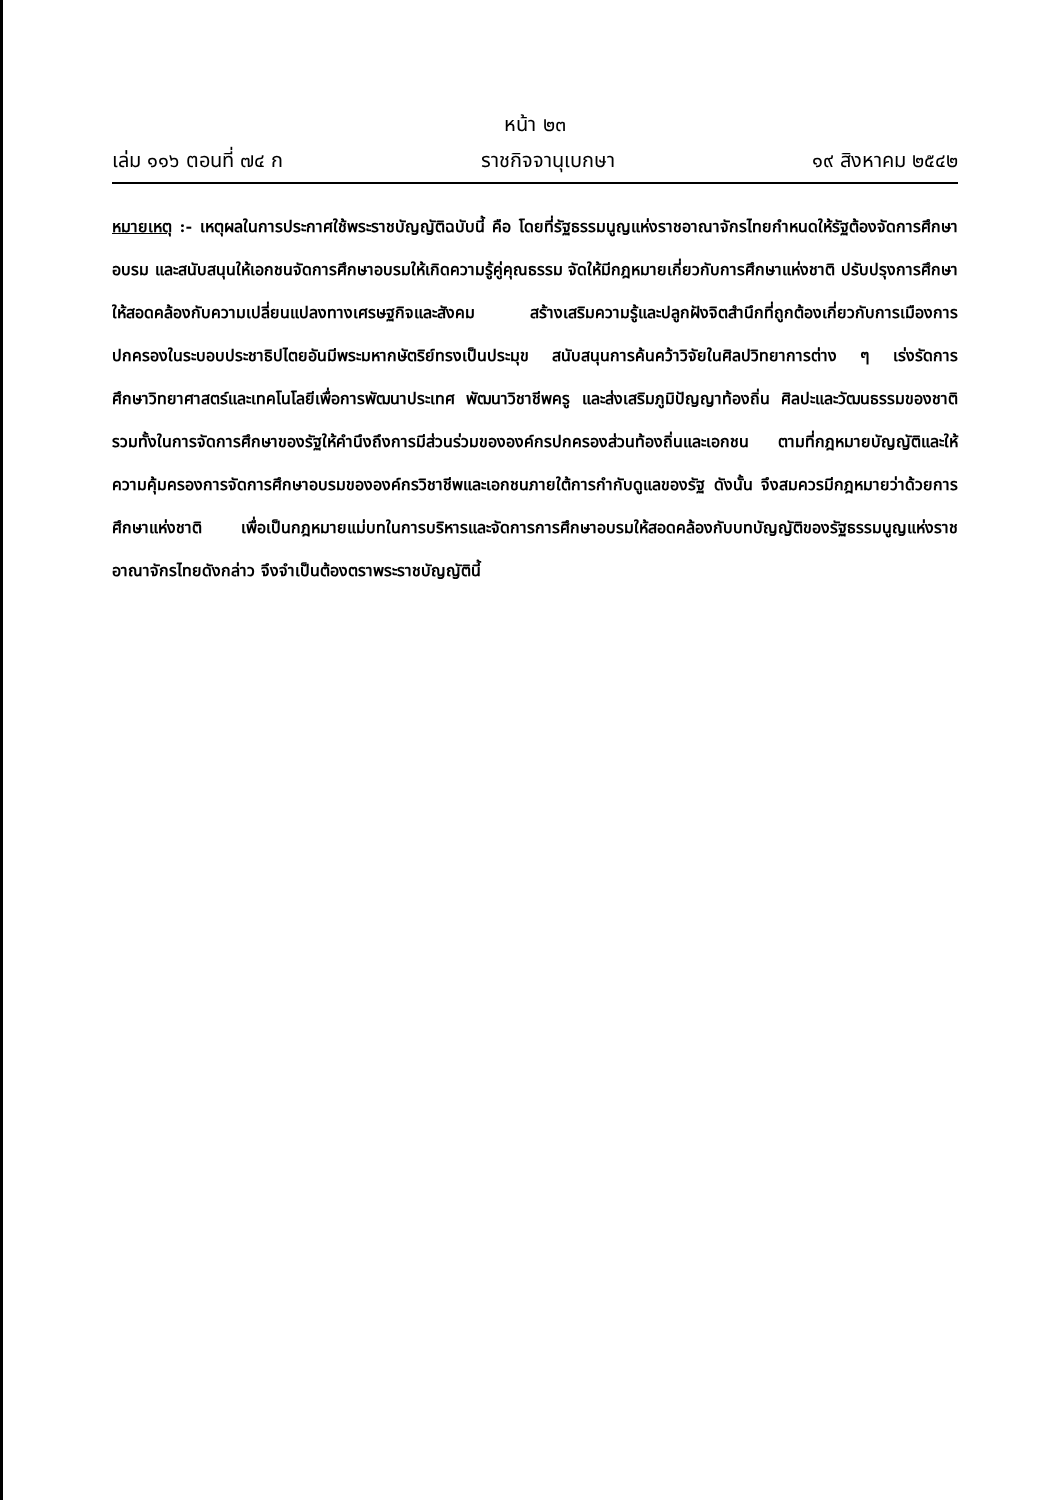หน้า ๒๓
เล่ม ๑๑๖ ตอนที่ ๗๔ ก ราชกิจจานุเบกษา ๑๙ สิงหาคม ๒๕๔๒
หมายเหตุ :- เหตุผลในการประกาศใช้พระราชบัญญัติฉบับนี้ คือ โดยที่รัฐธรรมนูญแห่งราชอาณาจักรไทยกำหนดให้รัฐต้องจัดการศึกษาอบรม และสนับสนุนให้เอกชนจัดการศึกษาอบรมให้เกิดความรู้คู่คุณธรรม จัดให้มีกฎหมายเกี่ยวกับการศึกษาแห่งชาติ ปรับปรุงการศึกษาให้สอดคล้องกับความเปลี่ยนแปลงทางเศรษฐกิจและสังคม สร้างเสริมความรู้และปลูกฝังจิตสำนึกที่ถูกต้องเกี่ยวกับการเมืองการปกครองในระบอบประชาธิปไตยอันมีพระมหากษัตริย์ทรงเป็นประมุข สนับสนุนการค้นคว้าวิจัยในศิลปวิทยาการต่าง ๆ เร่งรัดการศึกษาวิทยาศาสตร์และเทคโนโลยีเพื่อการพัฒนาประเทศ พัฒนาวิชาชีพครู และส่งเสริมภูมิปัญญาท้องถิ่น ศิลปะและวัฒนธรรมของชาติ รวมทั้งในการจัดการศึกษาของรัฐให้คำนึงถึงการมีส่วนร่วมขององค์กรปกครองส่วนท้องถิ่นและเอกชน ตามที่กฎหมายบัญญัติและให้ความคุ้มครองการจัดการศึกษาอบรมขององค์กรวิชาชีพและเอกชนภายใต้การกำกับดูแลของรัฐ ดังนั้น จึงสมควรมีกฎหมายว่าด้วยการศึกษาแห่งชาติ เพื่อเป็นกฎหมายแม่บทในการบริหารและจัดการการศึกษาอบรมให้สอดคล้องกับบทบัญญัติของรัฐธรรมนูญแห่งราชอาณาจักรไทยดังกล่าว จึงจำเป็นต้องตราพระราชบัญญัตินี้